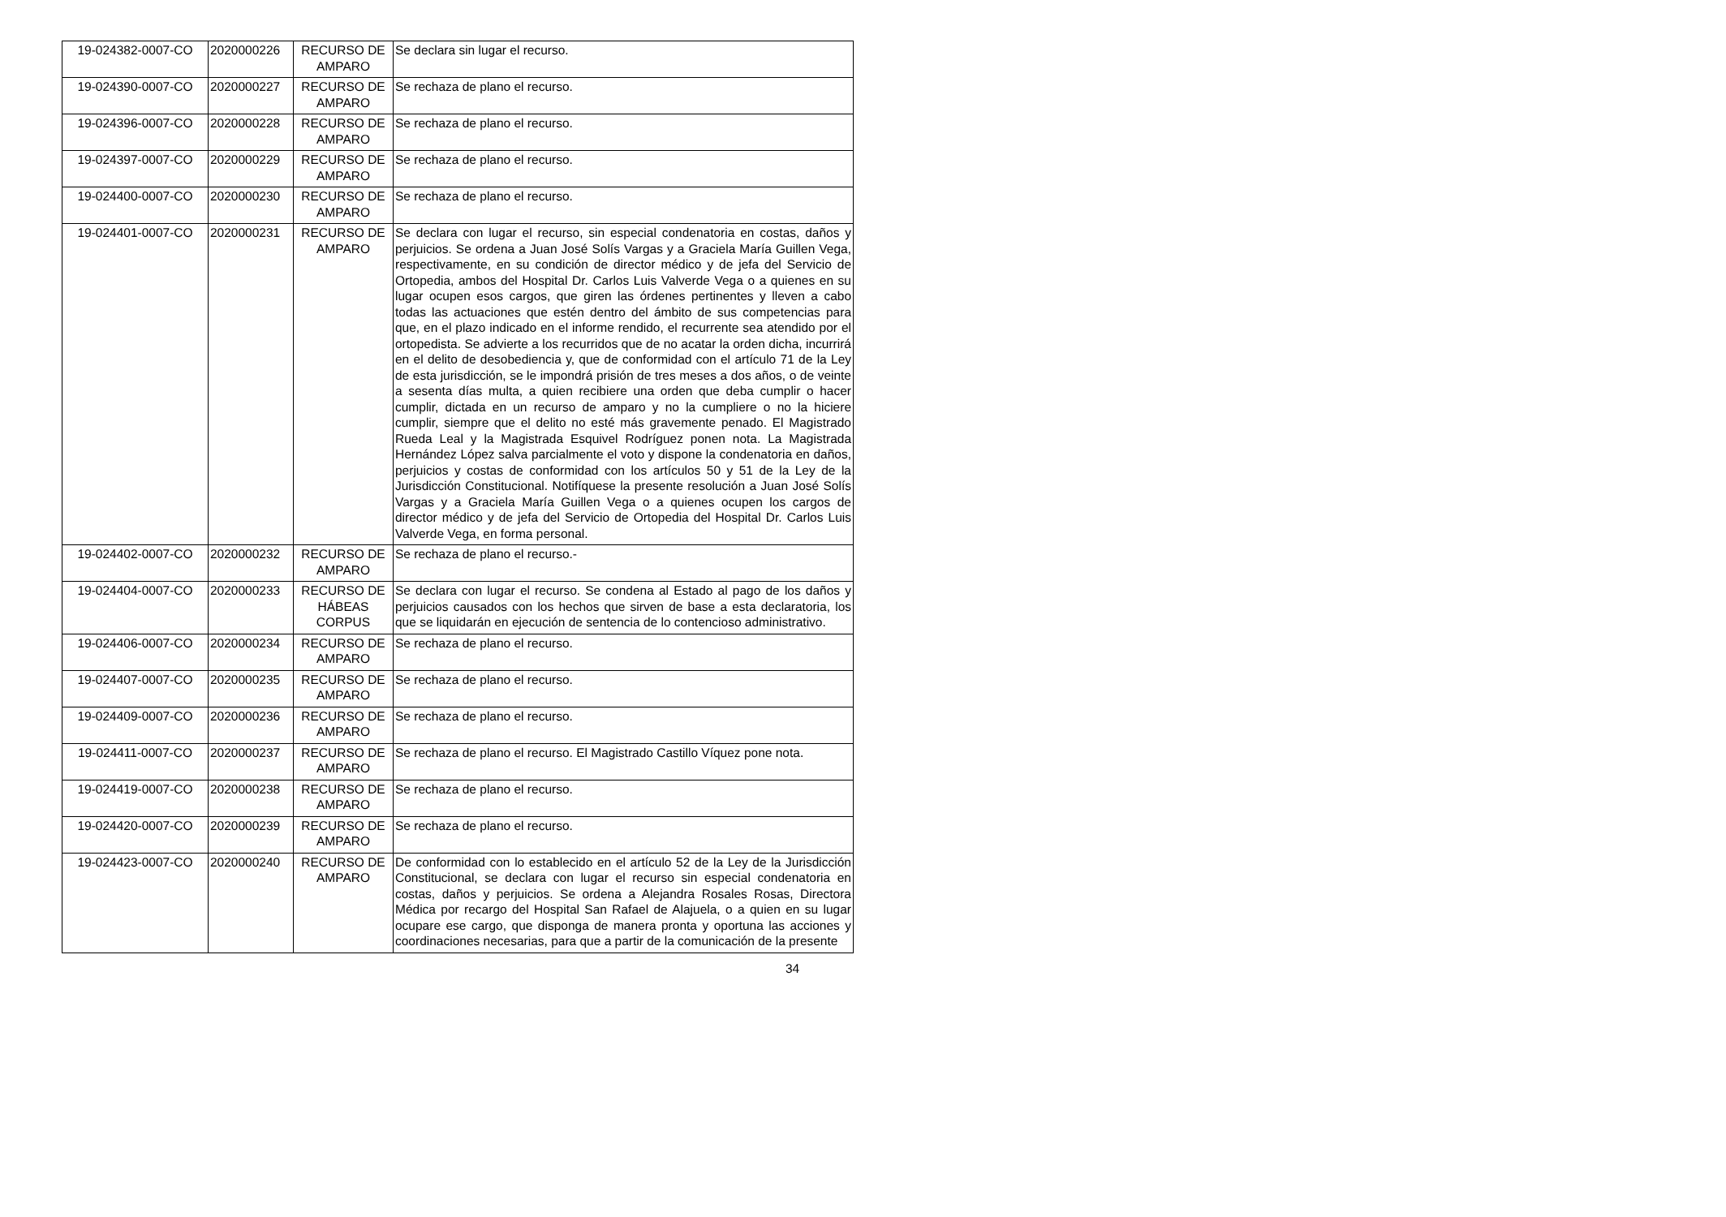| 19-024382-0007-CO | 2020000226 | RECURSO DE AMPARO | Se declara sin lugar el recurso. |
| 19-024390-0007-CO | 2020000227 | RECURSO DE AMPARO | Se rechaza de plano el recurso. |
| 19-024396-0007-CO | 2020000228 | RECURSO DE AMPARO | Se rechaza de plano el recurso. |
| 19-024397-0007-CO | 2020000229 | RECURSO DE AMPARO | Se rechaza de plano el recurso. |
| 19-024400-0007-CO | 2020000230 | RECURSO DE AMPARO | Se rechaza de plano el recurso. |
| 19-024401-0007-CO | 2020000231 | RECURSO DE AMPARO | Se declara con lugar el recurso, sin especial condenatoria en costas, daños y perjuicios. Se ordena a Juan José Solís Vargas y a Graciela María Guillen Vega, respectivamente, en su condición de director médico y de jefa del Servicio de Ortopedia, ambos del Hospital Dr. Carlos Luis Valverde Vega o a quienes en su lugar ocupen esos cargos, que giren las órdenes pertinentes y lleven a cabo todas las actuaciones que estén dentro del ámbito de sus competencias para que, en el plazo indicado en el informe rendido, el recurrente sea atendido por el ortopedista. Se advierte a los recurridos que de no acatar la orden dicha, incurrirá en el delito de desobediencia y, que de conformidad con el artículo 71 de la Ley de esta jurisdicción, se le impondrá prisión de tres meses a dos años, o de veinte a sesenta días multa, a quien recibiere una orden que deba cumplir o hacer cumplir, dictada en un recurso de amparo y no la cumpliere o no la hiciere cumplir, siempre que el delito no esté más gravemente penado. El Magistrado Rueda Leal y la Magistrada Esquivel Rodríguez ponen nota. La Magistrada Hernández López salva parcialmente el voto y dispone la condenatoria en daños, perjuicios y costas de conformidad con los artículos 50 y 51 de la Ley de la Jurisdicción Constitucional. Notifíquese la presente resolución a Juan José Solís Vargas y a Graciela María Guillen Vega o a quienes ocupen los cargos de director médico y de jefa del Servicio de Ortopedia del Hospital Dr. Carlos Luis Valverde Vega, en forma personal. |
| 19-024402-0007-CO | 2020000232 | RECURSO DE AMPARO | Se rechaza de plano el recurso.- |
| 19-024404-0007-CO | 2020000233 | RECURSO DE HÁBEAS CORPUS | Se declara con lugar el recurso. Se condena al Estado al pago de los daños y perjuicios causados con los hechos que sirven de base a esta declaratoria, los que se liquidarán en ejecución de sentencia de lo contencioso administrativo. |
| 19-024406-0007-CO | 2020000234 | RECURSO DE AMPARO | Se rechaza de plano el recurso. |
| 19-024407-0007-CO | 2020000235 | RECURSO DE AMPARO | Se rechaza de plano el recurso. |
| 19-024409-0007-CO | 2020000236 | RECURSO DE AMPARO | Se rechaza de plano el recurso. |
| 19-024411-0007-CO | 2020000237 | RECURSO DE AMPARO | Se rechaza de plano el recurso. El Magistrado Castillo Víquez pone nota. |
| 19-024419-0007-CO | 2020000238 | RECURSO DE AMPARO | Se rechaza de plano el recurso. |
| 19-024420-0007-CO | 2020000239 | RECURSO DE AMPARO | Se rechaza de plano el recurso. |
| 19-024423-0007-CO | 2020000240 | RECURSO DE AMPARO | De conformidad con lo establecido en el artículo 52 de la Ley de la Jurisdicción Constitucional, se declara con lugar el recurso sin especial condenatoria en costas, daños y perjuicios. Se ordena a Alejandra Rosales Rosas, Directora Médica por recargo del Hospital San Rafael de Alajuela, o a quien en su lugar ocupare ese cargo, que disponga de manera pronta y oportuna las acciones y coordinaciones necesarias, para que a partir de la comunicación de la presente |
34